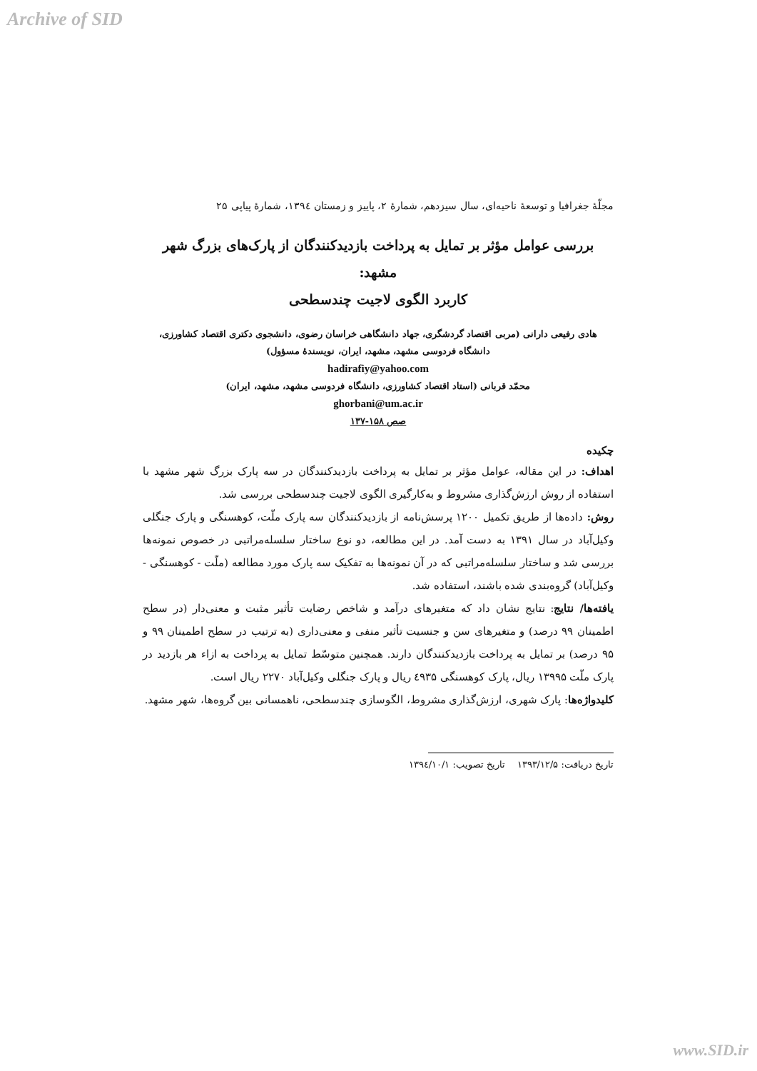Archive of SID
مجلّهٔ جغرافیا و توسعهٔ ناحیه‌ای، سال سیزدهم، شمارهٔ ۲، پاییز و زمستان ۱۳۹٤، شمارهٔ پیاپی ۲۵
بررسی عوامل مؤثر بر تمایل به پرداخت بازدیدکنندگان از پارک‌های بزرگ شهر مشهد:
کاربرد الگوی لاجیت چندسطحی
هادی رفیعی دارانی (مربی اقتصاد گردشگری، جهاد دانشگاهی خراسان رضوی، دانشجوی دکتری اقتصاد کشاورزی،
دانشگاه فردوسی مشهد، مشهد، ایران، نویسندهٔ مسؤول)
hadirafiy@yahoo.com
محمّد قربانی (استاد اقتصاد کشاورزی، دانشگاه فردوسی مشهد، مشهد، ایران)
ghorbani@um.ac.ir
صص ۱۵۸-۱۳۷
چکیده
اهداف: در این مقاله، عوامل مؤثر بر تمایل به پرداخت بازدیدکنندگان در سه پارک بزرگ شهر مشهد با استفاده از روش ارزش‌گذاری مشروط و به‌کارگیری الگوی لاجیت چندسطحی بررسی شد.
روش: داده‌ها از طریق تکمیل ۱۲۰۰ پرسش‌نامه از بازدیدکنندگان سه پارک ملّت، کوهسنگی و پارک جنگلی وکیل‌آباد در سال ۱۳۹۱ به دست آمد. در این مطالعه، دو نوع ساختار سلسله‌مراتبی در خصوص نمونه‌ها بررسی شد و ساختار سلسله‌مراتبی که در آن نمونه‌ها به تفکیک سه پارک مورد مطالعه (ملّت - کوهسنگی - وکیل‌آباد) گروه‌بندی شده باشند، استفاده شد.
یافته‌ها/ نتایج: نتایج نشان داد که متغیرهای درآمد و شاخص رضایت تأثیر مثبت و معنی‌دار (در سطح اطمینان ۹۹ درصد) و متغیرهای سن و جنسیت تأثیر منفی و معنی‌داری (به ترتیب در سطح اطمینان ۹۹ و ۹۵ درصد) بر تمایل به پرداخت بازدیدکنندگان دارند. همچنین متوسّط تمایل به پرداخت به ازاء هر بازدید در پارک ملّت ۱۳۹۹۵ ریال، پارک کوهسنگی ٤۹۳۵ ریال و پارک جنگلی وکیل‌آباد ۲۲۷۰ ریال است.
کلیدواژه‌ها: پارک شهری، ارزش‌گذاری مشروط، الگوسازی چندسطحی، ناهمسانی بین گروه‌ها، شهر مشهد.
تاریخ دریافت: ۱۳۹۳/۱۲/۵ تاریخ تصویب: ۱۳۹٤/۱۰/۱
www.SID.ir